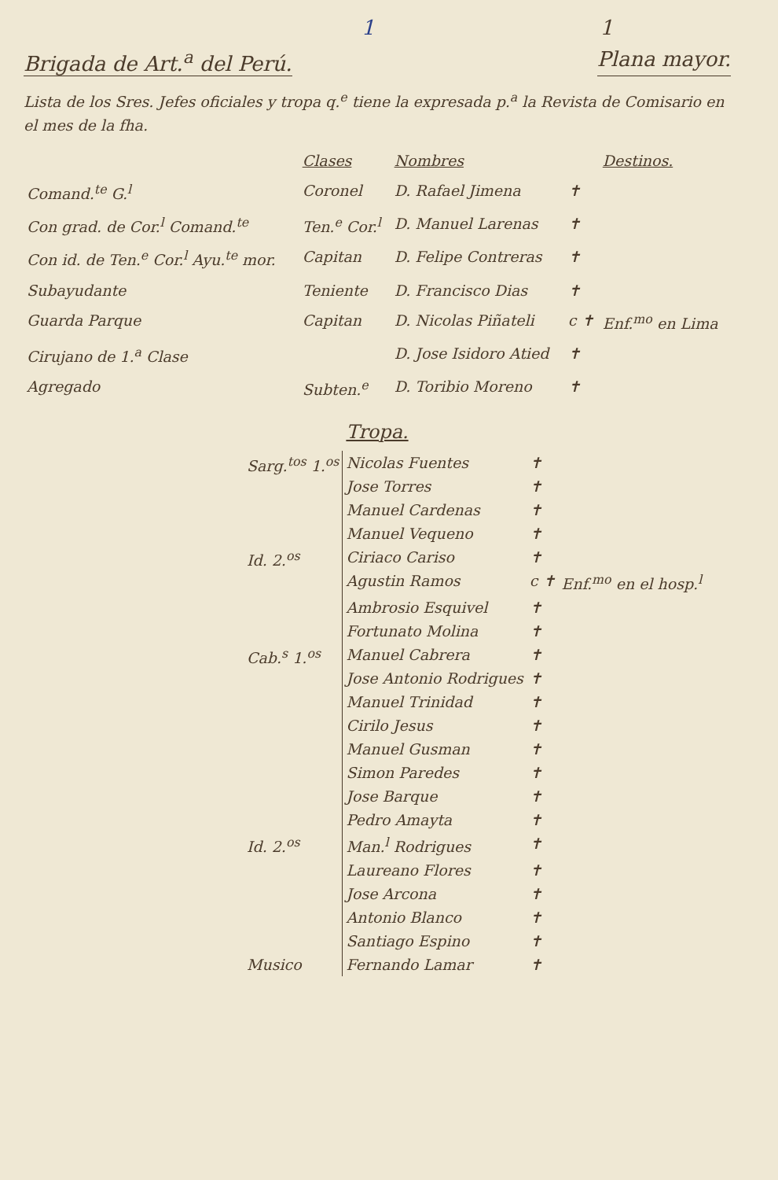1 1
Brigada de Art.<sup>a</sup> del Perú. Plana mayor.
Lista de los Sres. Jefes oficiales y tropa q.<sup>e</sup> tiene la expresada p.<sup>a</sup> la Revista de Comisario en el mes de la fha.
| | Clases | Nombres | | Destinos. |
| --- | --- | --- | --- | --- |
| Comand.<sup>te</sup> G.<sup>l</sup> | Coronel | D. Rafael Jimena | ✝ | |
| Con grad. de Cor.<sup>l</sup> Comand.<sup>te</sup> | Ten.<sup>e</sup> Cor.<sup>l</sup> | D. Manuel Larenas | ✝ | |
| Con id. de Ten.<sup>e</sup> Cor.<sup>l</sup> Ayu.<sup>te</sup> mor. | Capitan | D. Felipe Contreras | ✝ | |
| Subayudante | Teniente | D. Francisco Dias | ✝ | |
| Guarda Parque | Capitan | D. Nicolas Piñateli | c ✝ | Enf.<sup>mo</sup> en Lima |
| Cirujano de 1.<sup>a</sup> Clase | | D. Jose Isidoro Atied | ✝ | |
| Agregado | Subten.<sup>e</sup> | D. Toribio Moreno | ✝ | |
Tropa.
| Sarg.<sup>tos</sup> 1.<sup>os</sup> | Nicolas Fuentes | ✝ | |
| | Jose Torres | ✝ | |
| | Manuel Cardenas | ✝ | |
| | Manuel Vequeno | ✝ | |
| Id. 2.<sup>os</sup> | Ciriaco Cariso | ✝ | |
| | Agustin Ramos | c ✝ | Enf.<sup>mo</sup> en el hosp.<sup>l</sup> |
| | Ambrosio Esquivel | ✝ | |
| | Fortunato Molina | ✝ | |
| Cab.<sup>s</sup> 1.<sup>os</sup> | Manuel Cabrera | ✝ | |
| | Jose Antonio Rodrigues | ✝ | |
| | Manuel Trinidad | ✝ | |
| | Cirilo Jesus | ✝ | |
| | Manuel Gusman | ✝ | |
| | Simon Paredes | ✝ | |
| | Jose Barque | ✝ | |
| | Pedro Amayta | ✝ | |
| Id. 2.<sup>os</sup> | Man.<sup>l</sup> Rodrigues | ✝ | |
| | Laureano Flores | ✝ | |
| | Jose Arcona | ✝ | |
| | Antonio Blanco | ✝ | |
| | Santiago Espino | ✝ | |
| Musico | Fernando Lamar | ✝ | |